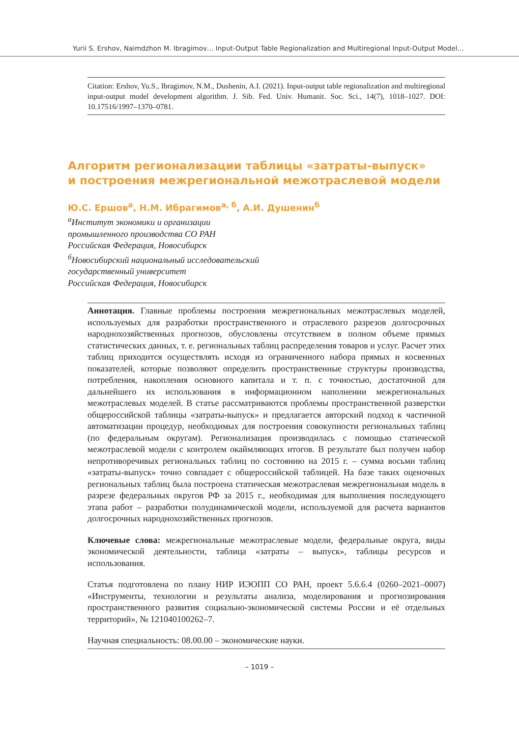Yurii S. Ershov, Naimdzhon M. Ibragimov… Input-Output Table Regionalization and Multiregional Input-Output Model…
Citation: Ershov, Yu.S., Ibragimov, N.M., Dushenin, A.I. (2021). Input-output table regionalization and multiregional input-output model development algorithm. J. Sib. Fed. Univ. Humanit. Soc. Sci., 14(7), 1018–1027. DOI: 10.17516/1997–1370–0781.
Алгоритм регионализации таблицы «затраты-выпуск»
и построения межрегиональной межотраслевой модели
Ю.С. Ершов<sup>а</sup>, Н.М. Ибрагимов<sup>а, б</sup>, А.И. Душенин<sup>б</sup>
<sup>а</sup>Институт экономики и организации
промышленного производства СО РАН
Российская Федерация, Новосибирск
<sup>б</sup>Новосибирский национальный исследовательский
государственный университет
Российская Федерация, Новосибирск
Аннотация. Главные проблемы построения межрегиональных межотраслевых моделей, используемых для разработки пространственного и отраслевого разрезов долгосрочных народнохозяйственных прогнозов, обусловлены отсутствием в полном объеме прямых статистических данных, т. е. региональных таблиц распределения товаров и услуг. Расчет этих таблиц приходится осуществлять исходя из ограниченного набора прямых и косвенных показателей, которые позволяют определить пространственные структуры производства, потребления, накопления основного капитала и т. п. с точностью, достаточной для дальнейшего их использования в информационном наполнении межрегиональных межотраслевых моделей. В статье рассматриваются проблемы пространственной разверстки общероссийской таблицы «затраты-выпуск» и предлагается авторский подход к частичной автоматизации процедур, необходимых для построения совокупности региональных таблиц (по федеральным округам). Регионализация производилась с помощью статической межотраслевой модели с контролем окаймляющих итогов. В результате был получен набор непротиворечивых региональных таблиц по состоянию на 2015 г. – сумма восьми таблиц «затраты-выпуск» точно совпадает с общероссийской таблицей. На базе таких оценочных региональных таблиц была построена статическая межотраслевая межрегиональная модель в разрезе федеральных округов РФ за 2015 г., необходимая для выполнения последующего этапа работ – разработки полудинамической модели, используемой для расчета вариантов долгосрочных народнохозяйственных прогнозов.
Ключевые слова: межрегиональные межотраслевые модели, федеральные округа, виды экономической деятельности, таблица «затраты – выпуск», таблицы ресурсов и использования.
Статья подготовлена по плану НИР ИЭОПП СО РАН, проект 5.6.6.4 (0260–2021–0007) «Инструменты, технологии и результаты анализа, моделирования и прогнозирования пространственного развития социально-экономической системы России и её отдельных территорий», № 121040100262–7.
Научная специальность: 08.00.00 – экономические науки.
– 1019 –